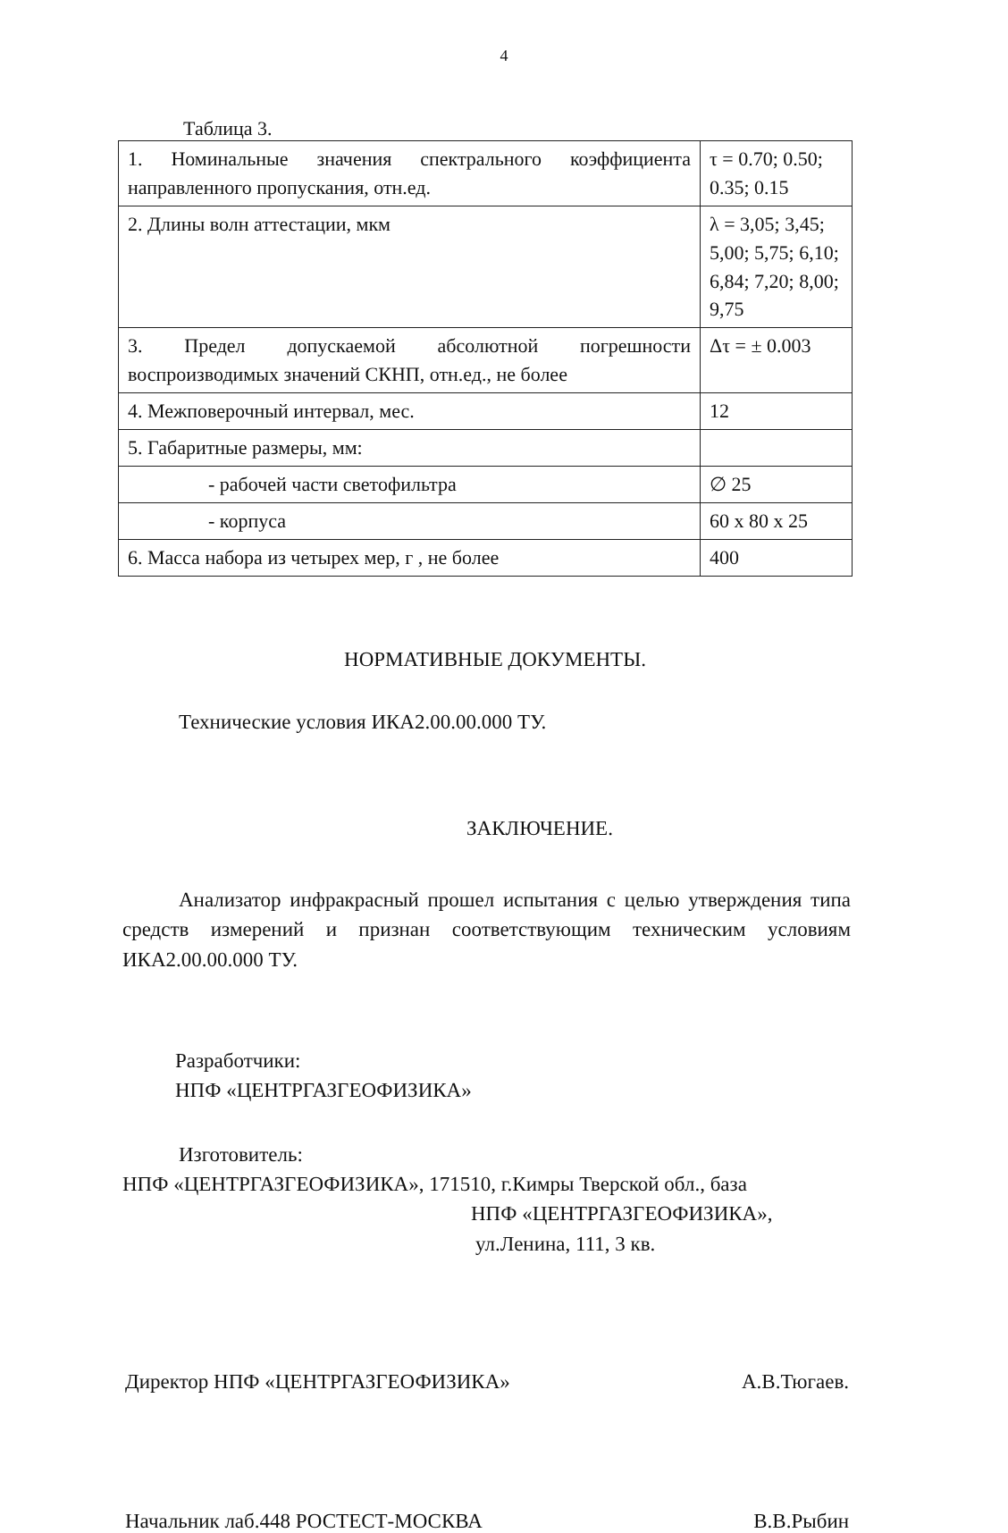4
Таблица 3.
| 1. Номинальные значения спектрального коэффициента направленного пропускания, отн.ед. | τ = 0.70; 0.50; 0.35; 0.15 |
| 2. Длины волн аттестации, мкм | λ = 3,05; 3,45; 5,00; 5,75; 6,10; 6,84; 7,20; 8,00; 9,75 |
| 3. Предел допускаемой абсолютной погрешности воспроизводимых значений СКНП, отн.ед., не более | Δτ = ± 0.003 |
| 4. Межповерочный интервал, мес. | 12 |
| 5. Габаритные размеры, мм: | |
| - рабочей части светофильтра | ∅ 25 |
| - корпуса | 60 x 80 x 25 |
| 6. Масса набора из четырех мер, г , не более | 400 |
НОРМАТИВНЫЕ ДОКУМЕНТЫ.
Технические условия ИКА2.00.00.000 ТУ.
ЗАКЛЮЧЕНИЕ.
Анализатор инфракрасный прошел испытания с целью утверждения типа средств измерений и признан соответствующим техническим условиям ИКА2.00.00.000 ТУ.
Разработчики:
НПФ «ЦЕНТРГАЗГЕОФИЗИКА»
Изготовитель:
НПФ «ЦЕНТРГАЗГЕОФИЗИКА», 171510, г.Кимры Тверской обл., база
НПФ «ЦЕНТРГАЗГЕОФИЗИКА»,
ул.Ленина, 111, 3 кв.
Директор НПФ «ЦЕНТРГАЗГЕОФИЗИКА» А.В.Тюгаев.
Начальник лаб.448 РОСТЕСТ-МОСКВА В.В.Рыбин